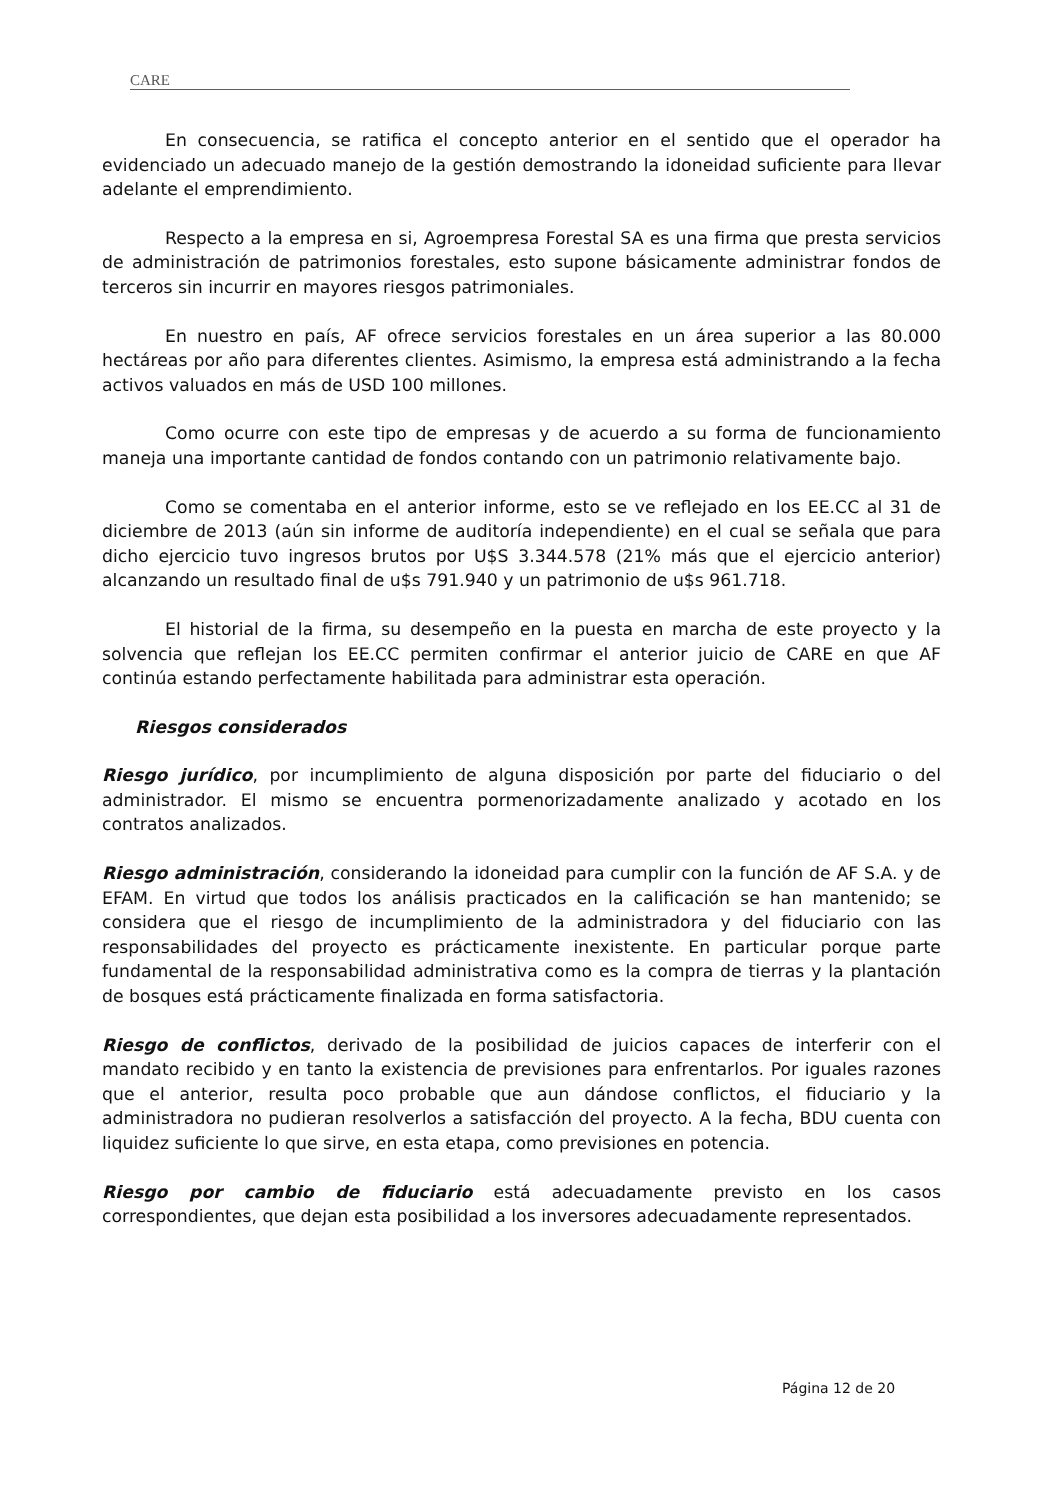CARE
En consecuencia, se ratifica el concepto anterior en el sentido que el operador ha evidenciado un adecuado manejo de la gestión demostrando la idoneidad suficiente para llevar adelante el emprendimiento.
Respecto a la empresa en si, Agroempresa Forestal SA es una firma que presta servicios de administración de patrimonios forestales, esto supone básicamente administrar fondos de terceros sin incurrir en mayores riesgos patrimoniales.
En nuestro en país, AF ofrece servicios forestales en un área superior a las 80.000 hectáreas por año para diferentes clientes. Asimismo, la empresa está administrando a la fecha activos valuados en más de USD 100 millones.
Como ocurre con este tipo de empresas y de acuerdo a su forma de funcionamiento maneja una importante cantidad de fondos contando con un patrimonio relativamente bajo.
Como se comentaba en el anterior informe, esto se ve reflejado en los EE.CC al 31 de diciembre de 2013 (aún sin informe de auditoría independiente) en el cual se señala que para dicho ejercicio tuvo ingresos brutos por U$S 3.344.578 (21% más que el ejercicio anterior) alcanzando un resultado final de u$s 791.940 y un patrimonio de u$s 961.718.
El historial de la firma, su desempeño en la puesta en marcha de este proyecto y la solvencia que reflejan los EE.CC permiten confirmar el anterior juicio de CARE en que AF continúa estando perfectamente habilitada para administrar esta operación.
Riesgos considerados
Riesgo jurídico, por incumplimiento de alguna disposición por parte del fiduciario o del administrador. El mismo se encuentra pormenorizadamente analizado y acotado en los contratos analizados.
Riesgo administración, considerando la idoneidad para cumplir con la función de AF S.A. y de EFAM. En virtud que todos los análisis practicados en la calificación se han mantenido; se considera que el riesgo de incumplimiento de la administradora y del fiduciario con las responsabilidades del proyecto es prácticamente inexistente. En particular porque parte fundamental de la responsabilidad administrativa como es la compra de tierras y la plantación de bosques está prácticamente finalizada en forma satisfactoria.
Riesgo de conflictos, derivado de la posibilidad de juicios capaces de interferir con el mandato recibido y en tanto la existencia de previsiones para enfrentarlos. Por iguales razones que el anterior, resulta poco probable que aun dándose conflictos, el fiduciario y la administradora no pudieran resolverlos a satisfacción del proyecto. A la fecha, BDU cuenta con liquidez suficiente lo que sirve, en esta etapa, como previsiones en potencia.
Riesgo por cambio de fiduciario está adecuadamente previsto en los casos correspondientes, que dejan esta posibilidad a los inversores adecuadamente representados.
Página 12 de 20